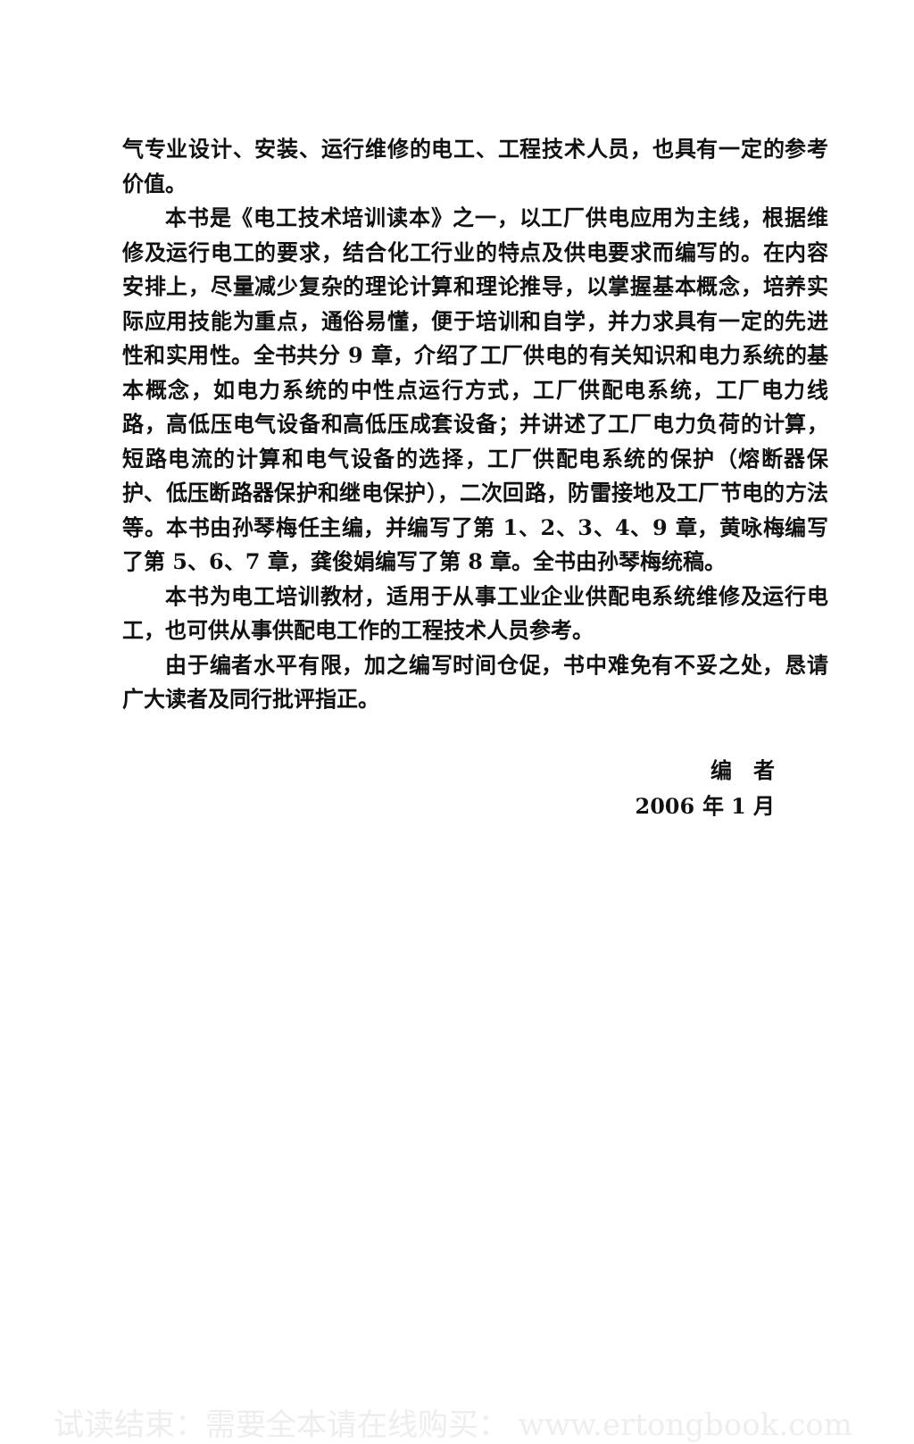气专业设计、安装、运行维修的电工、工程技术人员，也具有一定的参考价值。
本书是《电工技术培训读本》之一，以工厂供电应用为主线，根据维修及运行电工的要求，结合化工行业的特点及供电要求而编写的。在内容安排上，尽量减少复杂的理论计算和理论推导，以掌握基本概念，培养实际应用技能为重点，通俗易懂，便于培训和自学，并力求具有一定的先进性和实用性。全书共分 9 章，介绍了工厂供电的有关知识和电力系统的基本概念，如电力系统的中性点运行方式，工厂供配电系统，工厂电力线路，高低压电气设备和高低压成套设备；并讲述了工厂电力负荷的计算，短路电流的计算和电气设备的选择，工厂供配电系统的保护（熔断器保护、低压断路器保护和继电保护），二次回路，防雷接地及工厂节电的方法等。本书由孙琴梅任主编，并编写了第 1、2、3、4、9 章，黄咏梅编写了第 5、6、7 章，龚俊娟编写了第 8 章。全书由孙琴梅统稿。
本书为电工培训教材，适用于从事工业企业供配电系统维修及运行电工，也可供从事供配电工作的工程技术人员参考。
由于编者水平有限，加之编写时间仓促，书中难免有不妥之处，恳请广大读者及同行批评指正。
编　者
2006 年 1 月
试读结束：需要全本请在线购买： www.ertongbook.com